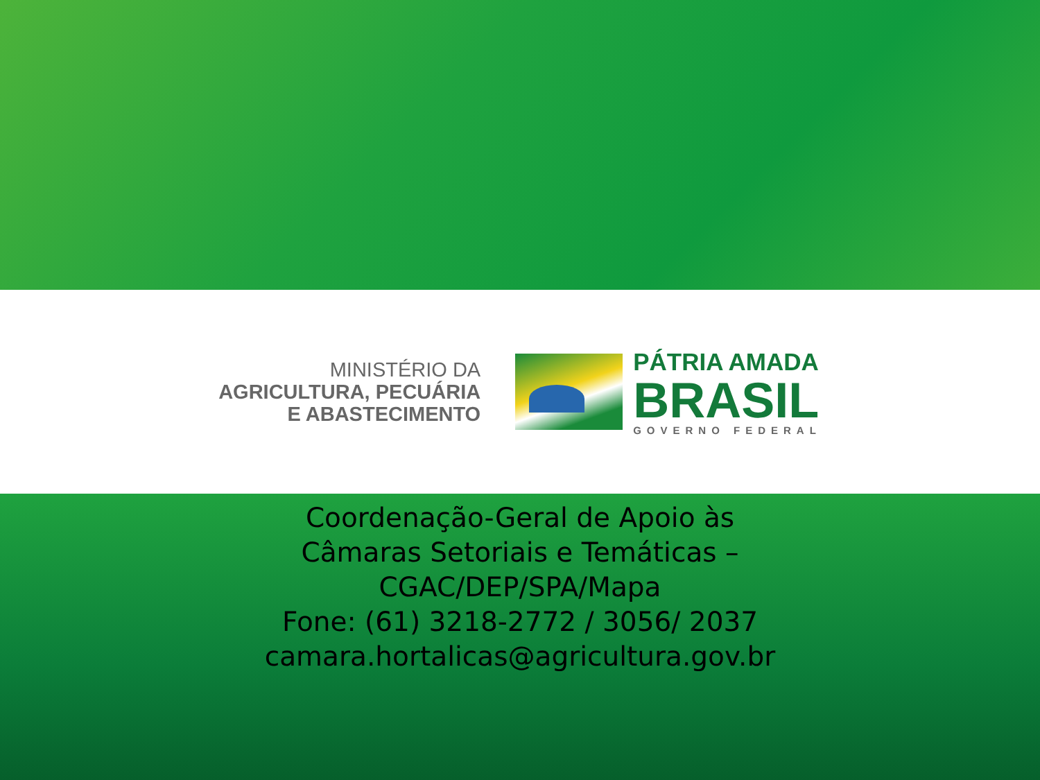MINISTÉRIO DA
AGRICULTURA, PECUÁRIA
E ABASTECIMENTO
PÁTRIA AMADA
BRASIL
GOVERNO FEDERAL
Coordenação-Geral de Apoio às
Câmaras Setoriais e Temáticas –
CGAC/DEP/SPA/Mapa
Fone: (61) 3218-2772 / 3056/ 2037
camara.hortalicas@agricultura.gov.br